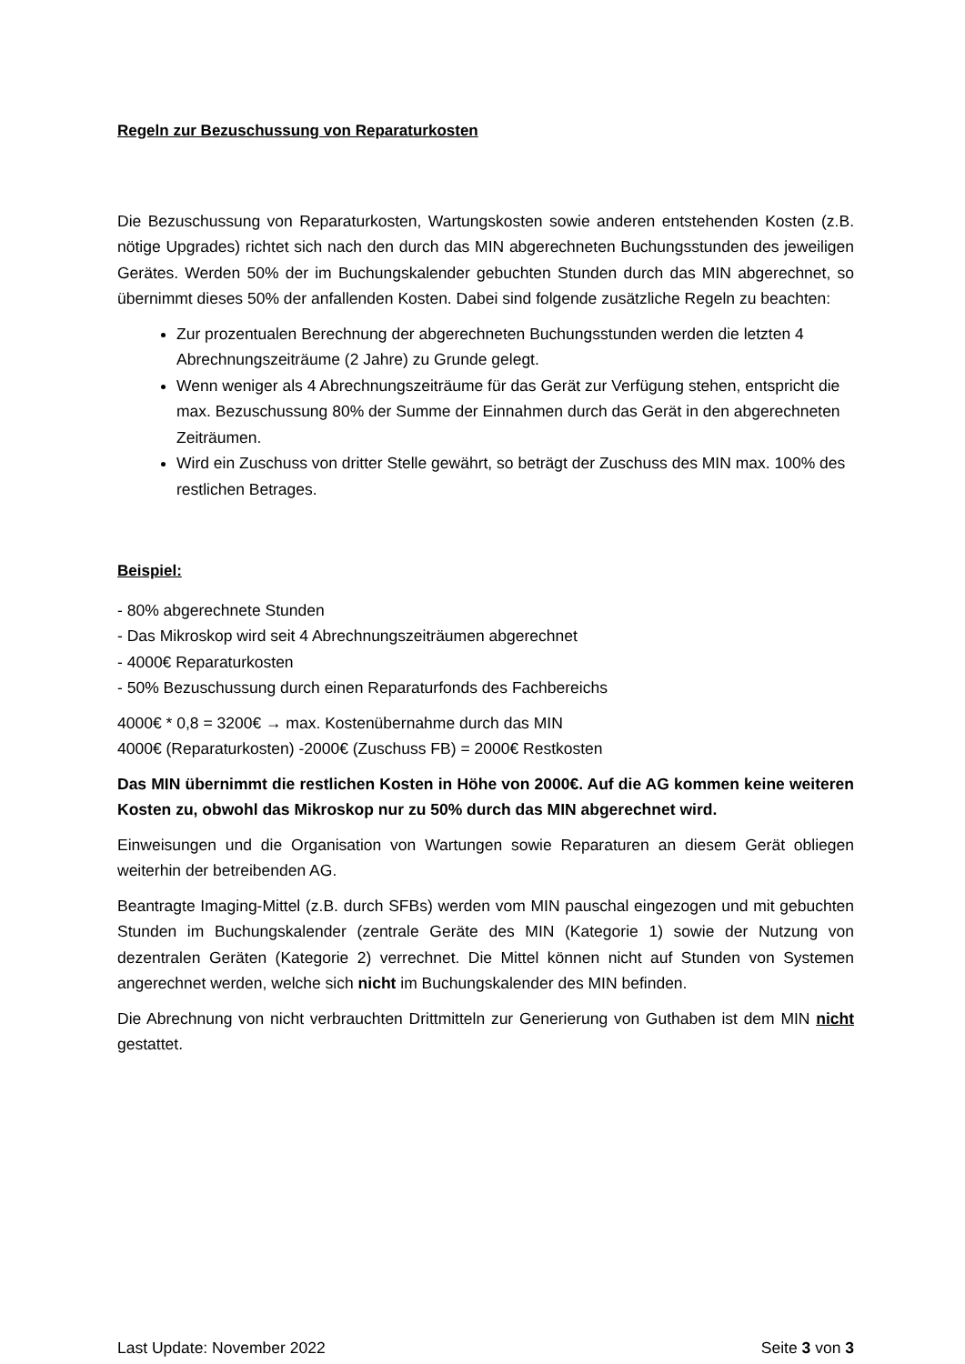Regeln zur Bezuschussung von Reparaturkosten
Die Bezuschussung von Reparaturkosten, Wartungskosten sowie anderen entstehenden Kosten (z.B. nötige Upgrades) richtet sich nach den durch das MIN abgerechneten Buchungsstunden des jeweiligen Gerätes. Werden 50% der im Buchungskalender gebuchten Stunden durch das MIN abgerechnet, so übernimmt dieses 50% der anfallenden Kosten. Dabei sind folgende zusätzliche Regeln zu beachten:
Zur prozentualen Berechnung der abgerechneten Buchungsstunden werden die letzten 4 Abrechnungszeiträume (2 Jahre) zu Grunde gelegt.
Wenn weniger als 4 Abrechnungszeiträume für das Gerät zur Verfügung stehen, entspricht die max. Bezuschussung 80% der Summe der Einnahmen durch das Gerät in den abgerechneten Zeiträumen.
Wird ein Zuschuss von dritter Stelle gewährt, so beträgt der Zuschuss des MIN max. 100% des restlichen Betrages.
Beispiel:
- 80% abgerechnete Stunden
- Das Mikroskop wird seit 4 Abrechnungszeiträumen abgerechnet
- 4000€ Reparaturkosten
- 50% Bezuschussung durch einen Reparaturfonds des Fachbereichs
4000€ * 0,8 = 3200€ → max. Kostenübernahme durch das MIN
4000€ (Reparaturkosten) -2000€ (Zuschuss FB) = 2000€ Restkosten
Das MIN übernimmt die restlichen Kosten in Höhe von 2000€. Auf die AG kommen keine weiteren Kosten zu, obwohl das Mikroskop nur zu 50% durch das MIN abgerechnet wird.
Einweisungen und die Organisation von Wartungen sowie Reparaturen an diesem Gerät obliegen weiterhin der betreibenden AG.
Beantragte Imaging-Mittel (z.B. durch SFBs) werden vom MIN pauschal eingezogen und mit gebuchten Stunden im Buchungskalender (zentrale Geräte des MIN (Kategorie 1) sowie der Nutzung von dezentralen Geräten (Kategorie 2) verrechnet. Die Mittel können nicht auf Stunden von Systemen angerechnet werden, welche sich nicht im Buchungskalender des MIN befinden.
Die Abrechnung von nicht verbrauchten Drittmitteln zur Generierung von Guthaben ist dem MIN nicht gestattet.
Last Update: November 2022 Seite 3 von 3